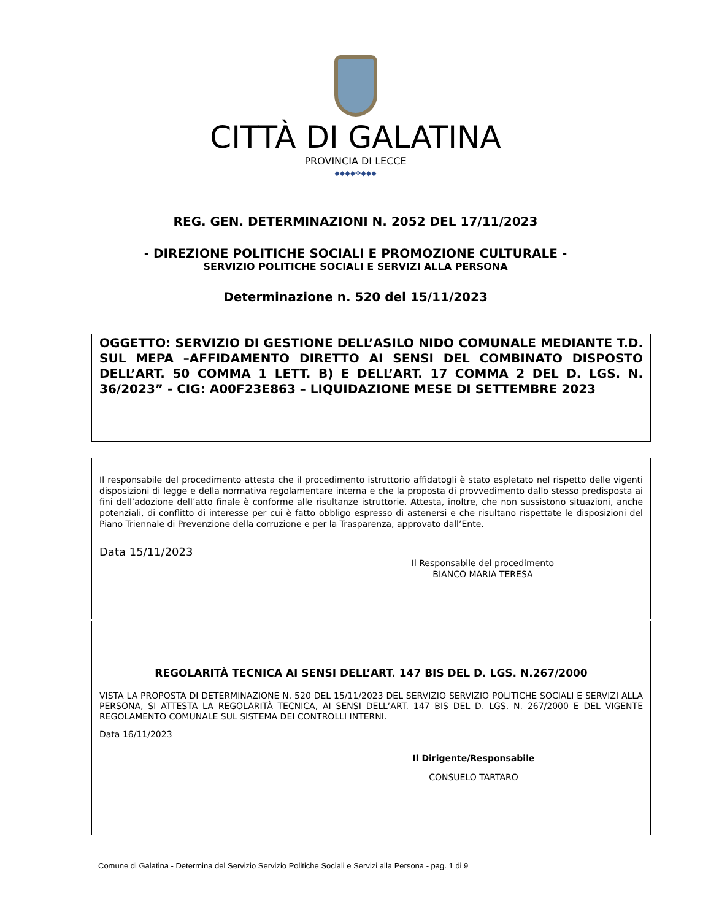CITTÀ DI GALATINA
PROVINCIA DI LECCE
◆◆◆◆✣◆◆◆
REG. GEN. DETERMINAZIONI N. 2052 DEL 17/11/2023
- DIREZIONE POLITICHE SOCIALI E PROMOZIONE CULTURALE -
SERVIZIO POLITICHE SOCIALI E SERVIZI ALLA PERSONA
Determinazione n. 520 del 15/11/2023
OGGETTO: SERVIZIO DI GESTIONE DELL’ASILO NIDO COMUNALE MEDIANTE T.D. SUL MEPA –AFFIDAMENTO DIRETTO AI SENSI DEL COMBINATO DISPOSTO DELL’ART. 50 COMMA 1 LETT. B) E DELL’ART. 17 COMMA 2 DEL D. LGS. N. 36/2023” - CIG: A00F23E863 – LIQUIDAZIONE MESE DI SETTEMBRE 2023
Il responsabile del procedimento attesta che il procedimento istruttorio affidatogli è stato espletato nel rispetto delle vigenti disposizioni di legge e della normativa regolamentare interna e che la proposta di provvedimento dallo stesso predisposta ai fini dell’adozione dell’atto finale è conforme alle risultanze istruttorie. Attesta, inoltre, che non sussistono situazioni, anche potenziali, di conflitto di interesse per cui è fatto obbligo espresso di astenersi e che risultano rispettate le disposizioni del Piano Triennale di Prevenzione della corruzione e per la Trasparenza, approvato dall’Ente.
Data 15/11/2023
Il Responsabile del procedimento
BIANCO MARIA TERESA
REGOLARITÀ TECNICA AI SENSI DELL’ART. 147 BIS DEL D. LGS. N.267/2000
VISTA LA PROPOSTA DI DETERMINAZIONE N. 520 DEL 15/11/2023 DEL SERVIZIO SERVIZIO POLITICHE SOCIALI E SERVIZI ALLA PERSONA, SI ATTESTA LA REGOLARITÀ TECNICA, AI SENSI DELL’ART. 147 BIS DEL D. LGS. N. 267/2000 E DEL VIGENTE REGOLAMENTO COMUNALE SUL SISTEMA DEI CONTROLLI INTERNI.
Data 16/11/2023
Il Dirigente/Responsabile
CONSUELO TARTARO
Comune di Galatina - Determina del Servizio Servizio Politiche Sociali e Servizi alla Persona - pag. 1 di 9